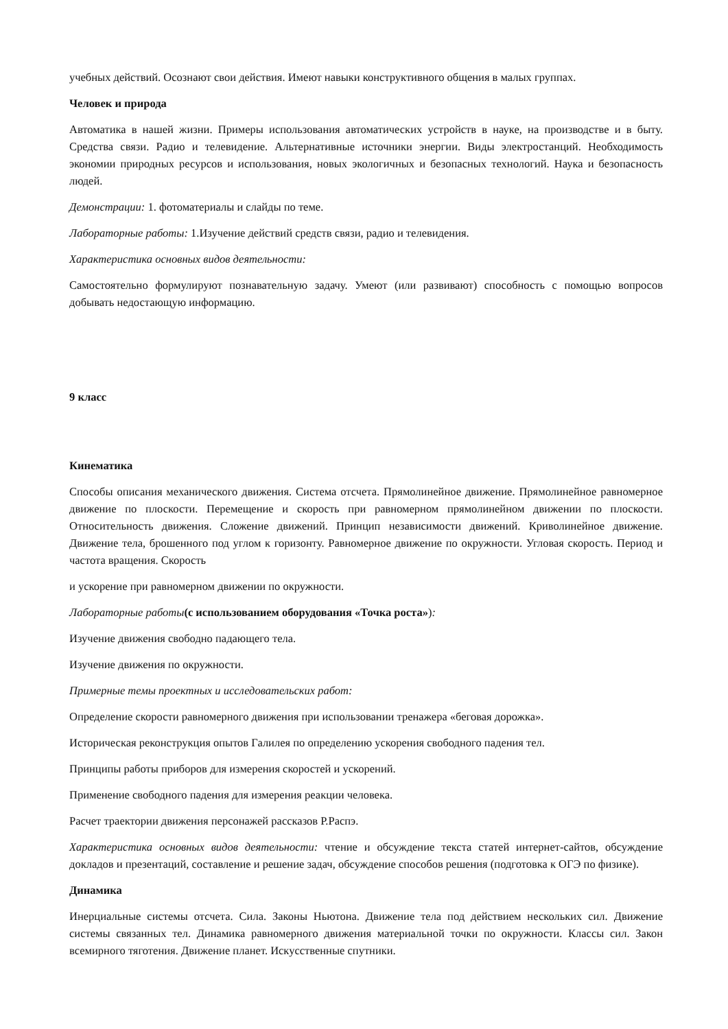учебных действий. Осознают свои действия. Имеют навыки конструктивного общения в малых группах.
Человек и природа
Автоматика в нашей жизни. Примеры использования автоматических устройств в науке, на производстве и в быту. Средства связи. Радио и телевидение. Альтернативные источники энергии. Виды электростанций. Необходимость экономии природных ресурсов и использования, новых экологичных и безопасных технологий. Наука и безопасность людей.
Демонстрации: 1. фотоматериалы и слайды по теме.
Лабораторные работы: 1.Изучение действий средств связи, радио и телевидения.
Характеристика основных видов деятельности:
Самостоятельно формулируют познавательную задачу. Умеют (или развивают) способность с помощью вопросов добывать недостающую информацию.
9 класс
Кинематика
Способы описания механического движения. Система отсчета. Прямолинейное движение. Прямолинейное равномерное движение по плоскости. Перемещение и скорость при равномерном прямолинейном движении по плоскости. Относительность движения. Сложение движений. Принцип независимости движений. Криволинейное движение. Движение тела, брошенного под углом к горизонту. Равномерное движение по окружности. Угловая скорость. Период и частота вращения. Скорость
и ускорение при равномерном движении по окружности.
Лабораторные работы(с использованием оборудования «Точка роста»):
Изучение движения свободно падающего тела.
Изучение движения по окружности.
Примерные темы проектных и исследовательских работ:
Определение скорости равномерного движения при использовании тренажера «беговая дорожка».
Историческая реконструкция опытов Галилея по определению ускорения свободного падения тел.
Принципы работы приборов для измерения скоростей и ускорений.
Применение свободного падения для измерения реакции человека.
Расчет траектории движения персонажей рассказов Р.Распэ.
Характеристика основных видов деятельности: чтение и обсуждение текста статей интернет-сайтов, обсуждение докладов и презентаций, составление и решение задач, обсуждение способов решения (подготовка к ОГЭ по физике).
Динамика
Инерциальные системы отсчета. Сила. Законы Ньютона. Движение тела под действием нескольких сил. Движение системы связанных тел. Динамика равномерного движения материальной точки по окружности. Классы сил. Закон всемирного тяготения. Движение планет. Искусственные спутники.